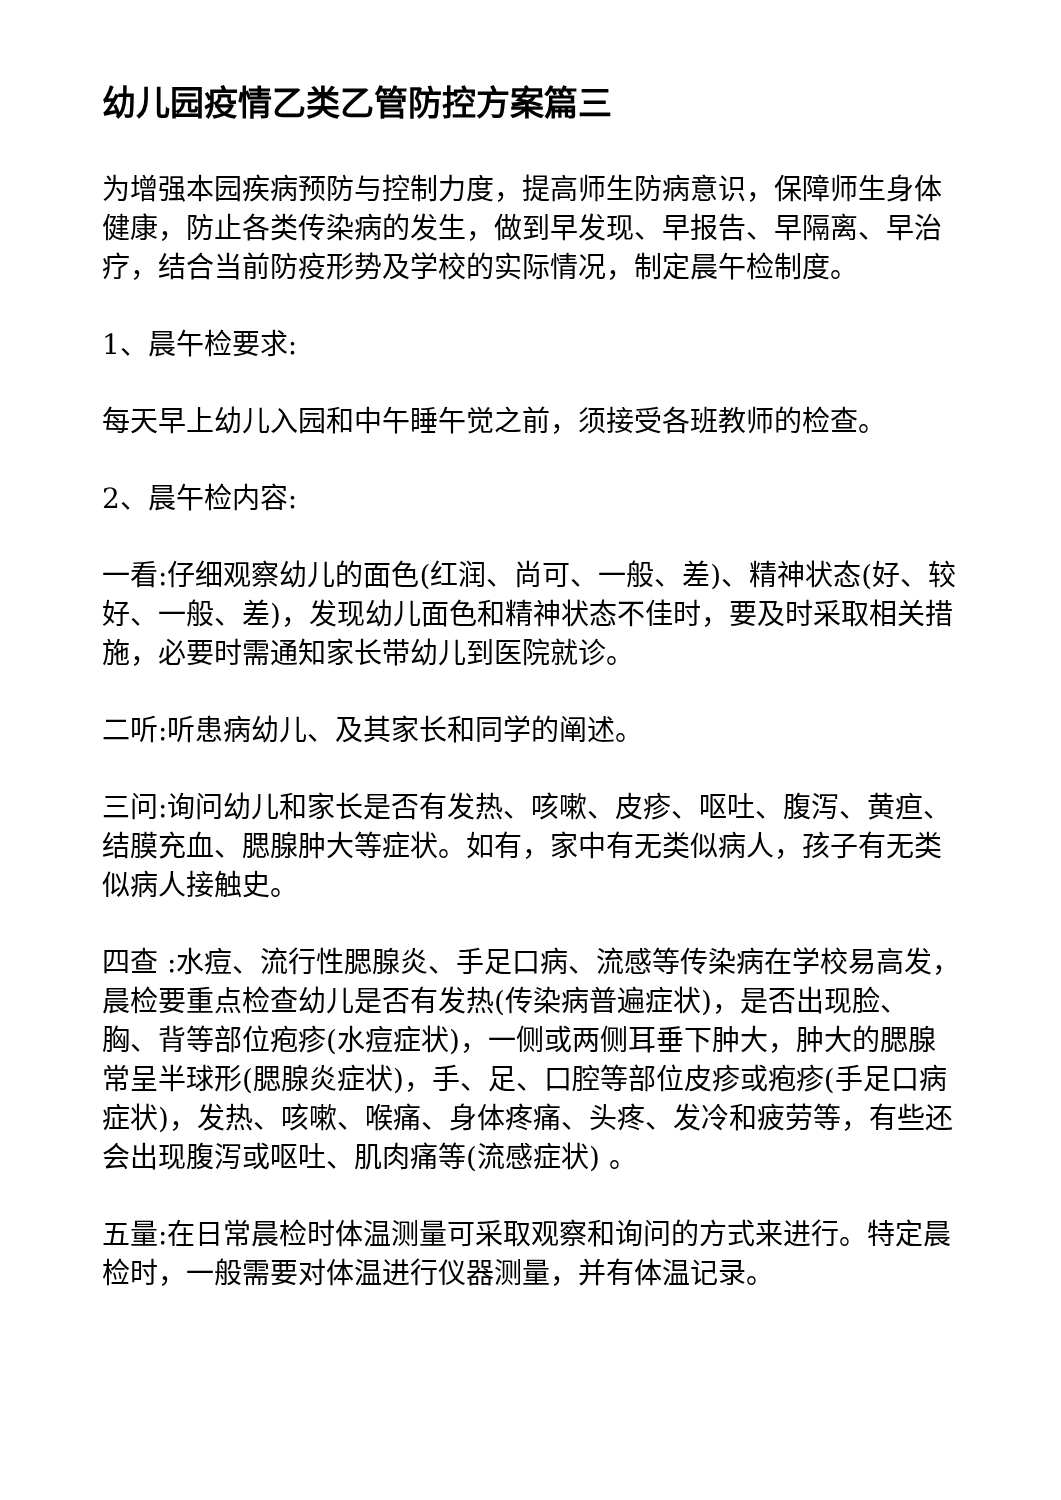幼儿园疫情乙类乙管防控方案篇三
为增强本园疾病预防与控制力度，提高师生防病意识，保障师生身体健康，防止各类传染病的发生，做到早发现、早报告、早隔离、早治疗，结合当前防疫形势及学校的实际情况，制定晨午检制度。
1、晨午检要求:
每天早上幼儿入园和中午睡午觉之前，须接受各班教师的检查。
2、晨午检内容:
一看:仔细观察幼儿的面色(红润、尚可、一般、差)、精神状态(好、较好、一般、差)，发现幼儿面色和精神状态不佳时，要及时采取相关措施，必要时需通知家长带幼儿到医院就诊。
二听:听患病幼儿、及其家长和同学的阐述。
三问:询问幼儿和家长是否有发热、咳嗽、皮疹、呕吐、腹泻、黄疸、结膜充血、腮腺肿大等症状。如有，家中有无类似病人，孩子有无类似病人接触史。
四查 :水痘、流行性腮腺炎、手足口病、流感等传染病在学校易高发，晨检要重点检查幼儿是否有发热(传染病普遍症状)，是否出现脸、胸、背等部位疱疹(水痘症状)，一侧或两侧耳垂下肿大，肿大的腮腺常呈半球形(腮腺炎症状)，手、足、口腔等部位皮疹或疱疹(手足口病症状)，发热、咳嗽、喉痛、身体疼痛、头疼、发冷和疲劳等，有些还会出现腹泻或呕吐、肌肉痛等(流感症状) 。
五量:在日常晨检时体温测量可采取观察和询问的方式来进行。特定晨检时，一般需要对体温进行仪器测量，并有体温记录。